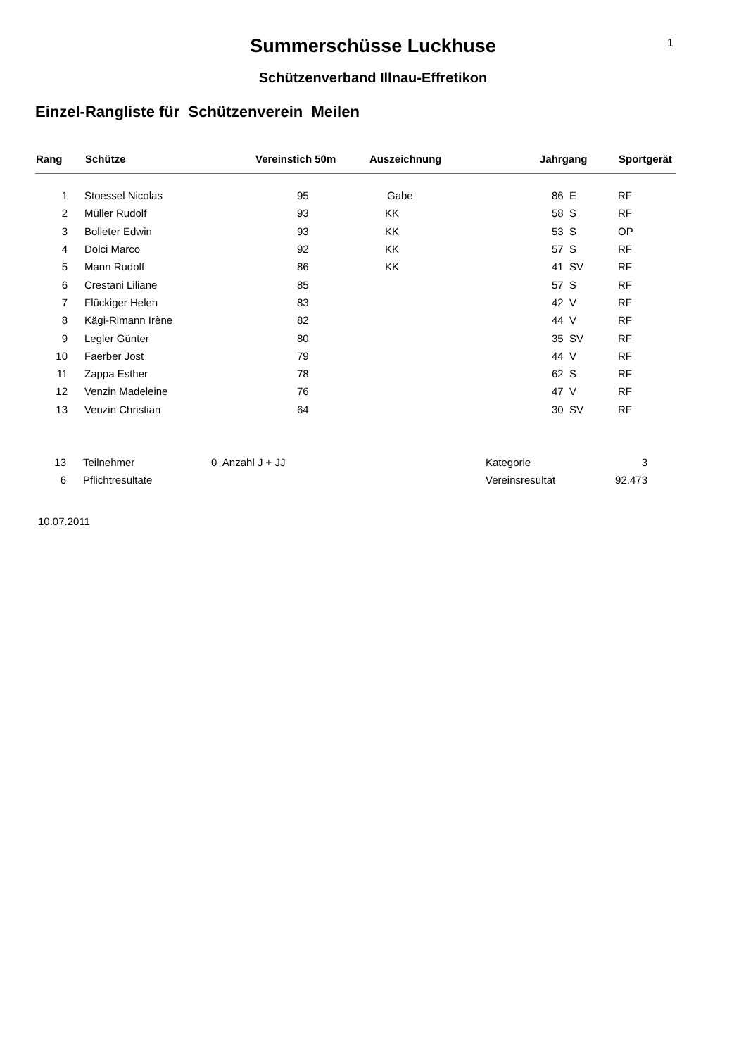1
Summerschüsse Luckhuse
Schützenverband Illnau-Effretikon
Einzel-Rangliste für Schützenverein Meilen
| Rang | Schütze | Vereinstich 50m | Auszeichnung | Jahrgang | Sportgerät |
| --- | --- | --- | --- | --- | --- |
| 1 | Stoessel Nicolas | 95 | Gabe | 86 E | RF |
| 2 | Müller Rudolf | 93 | KK | 58 S | RF |
| 3 | Bolleter Edwin | 93 | KK | 53 S | OP |
| 4 | Dolci Marco | 92 | KK | 57 S | RF |
| 5 | Mann Rudolf | 86 | KK | 41 SV | RF |
| 6 | Crestani Liliane | 85 | | 57 S | RF |
| 7 | Flückiger Helen | 83 | | 42 V | RF |
| 8 | Kägi-Rimann Irène | 82 | | 44 V | RF |
| 9 | Legler Günter | 80 | | 35 SV | RF |
| 10 | Faerber Jost | 79 | | 44 V | RF |
| 11 | Zappa Esther | 78 | | 62 S | RF |
| 12 | Venzin Madeleine | 76 | | 47 V | RF |
| 13 | Venzin Christian | 64 | | 30 SV | RF |
| 13 | Teilnehmer | 0 Anzahl J + JJ | Kategorie | 3 |
| 6 | Pflichtresultate | | Vereinsresultat | 92.473 |
10.07.2011